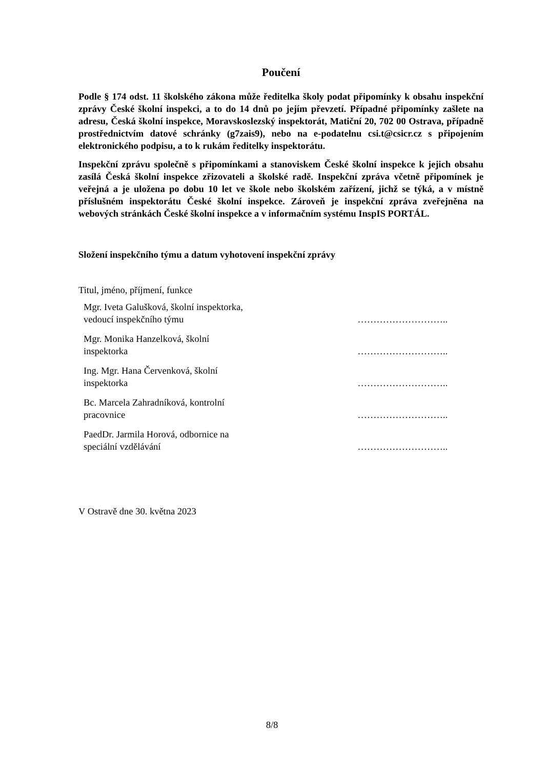Poučení
Podle § 174 odst. 11 školského zákona může ředitelka školy podat připomínky k obsahu inspekční zprávy České školní inspekci, a to do 14 dnů po jejím převzetí. Případné připomínky zašlete na adresu, Česká školní inspekce, Moravskoslezský inspektorát, Matiční 20, 702 00 Ostrava, případně prostřednictvím datové schránky (g7zais9), nebo na e-podatelnu csi.t@csicr.cz s připojením elektronického podpisu, a to k rukám ředitelky inspektorátu.
Inspekční zprávu společně s připomínkami a stanoviskem České školní inspekce k jejich obsahu zasílá Česká školní inspekce zřizovateli a školské radě. Inspekční zpráva včetně připomínek je veřejná a je uložena po dobu 10 let ve škole nebo školském zařízení, jichž se týká, a v místně příslušném inspektorátu České školní inspekce. Zároveň je inspekční zpráva zveřejněna na webových stránkách České školní inspekce a v informačním systému InspIS PORTÁL.
Složení inspekčního týmu a datum vyhotovení inspekční zprávy
Titul, jméno, příjmení, funkce
| Mgr. Iveta Galušková, školní inspektorka, vedoucí inspekčního týmu | ……………………….. |
| Mgr. Monika Hanzelková, školní inspektorka | ……………………….. |
| Ing. Mgr. Hana Červenková, školní inspektorka | ……………………….. |
| Bc. Marcela Zahradníková, kontrolní pracovnice | ……………………….. |
| PaedDr. Jarmila Horová, odbornice na speciální vzdělávání | ……………………….. |
V Ostravě dne 30. května 2023
8/8